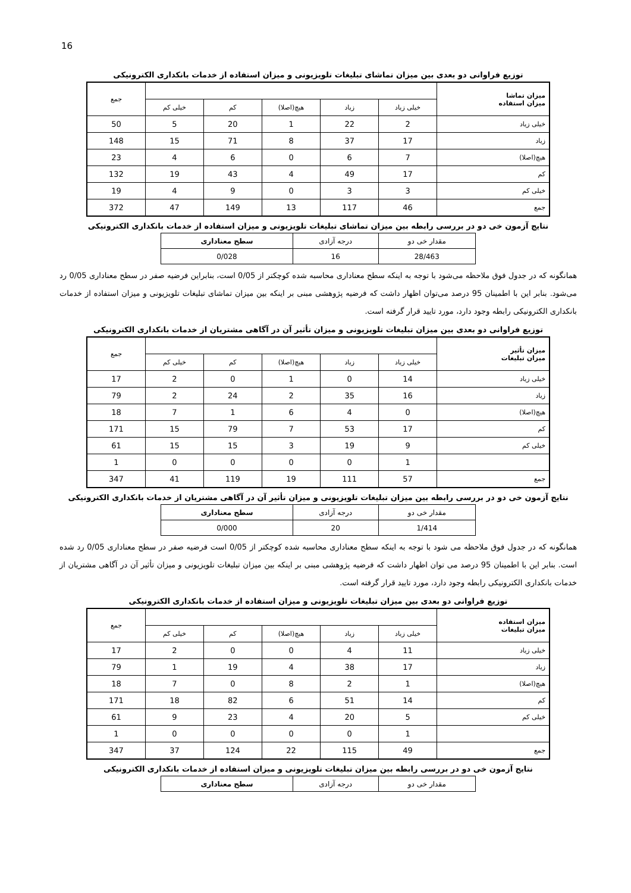16
توزیع فراوانی دو بعدی بین میزان تماشای تبلیغات تلویزیونی و میزان استفاده از خدمات بانکداری الکترونیکی
| میزان تماشا میزان استفاده | | | | | | جمع |
| | خیلی زیاد | زیاد | هیچ(اصلا) | کم | خیلی کم | |
| خیلی زیاد | 2 | 22 | 1 | 20 | 5 | 50 |
| زیاد | 17 | 37 | 8 | 71 | 15 | 148 |
| هیچ(اصلا) | 7 | 6 | 0 | 6 | 4 | 23 |
| کم | 17 | 49 | 4 | 43 | 19 | 132 |
| خیلی کم | 3 | 3 | 0 | 9 | 4 | 19 |
| جمع | 46 | 117 | 13 | 149 | 47 | 372 |
نتایج آزمون خی دو در بررسی رابطه بین میزان تماشای تبلیغات تلویزیونی و میزان استفاده از خدمات بانکداری الکترونیکی
| مقدار خی دو | درجه آزادی | سطح معناداری |
| 28/463 | 16 | 0/028 |
همانگونه که در جدول فوق ملاحظه می‌شود با توجه به اینکه سطح معناداری محاسبه شده کوچکتر از 0/05 است، بنابراین فرضیه صفر در سطح معناداری 0/05 رد می‌شود. بنابر این با اطمینان 95 درصد می‌توان اظهار داشت که فرضیه پژوهشی مبنی بر اینکه بین میزان تماشای تبلیغات تلویزیونی و میزان استفاده از خدمات بانکداری الکترونیکی رابطه وجود دارد، مورد تایید قرار گرفته است.
توزیع فراوانی دو بعدی بین میزان تبلیغات تلویزیونی و میزان تأثیر آن در آگاهی مشتریان از خدمات بانکداری الکترونیکی
| میزان تأثیر میزان تبلیغات | | | | | | جمع |
| | خیلی زیاد | زیاد | هیچ(اصلا) | کم | خیلی کم | |
| خیلی زیاد | 14 | 0 | 1 | 0 | 2 | 17 |
| زیاد | 16 | 35 | 2 | 24 | 2 | 79 |
| هیچ(اصلا) | 0 | 4 | 6 | 1 | 7 | 18 |
| کم | 17 | 53 | 7 | 79 | 15 | 171 |
| خیلی کم | 9 | 19 | 3 | 15 | 15 | 61 |
| | 1 | 0 | 0 | 0 | 0 | 1 |
| جمع | 57 | 111 | 19 | 119 | 41 | 347 |
نتایج آزمون خی دو در بررسی رابطه بین میزان تبلیغات تلویزیونی و میزان تأثیر آن در آگاهی مشتریان از خدمات بانکداری الکترونیکی
| مقدار خی دو | درجه آزادی | سطح معناداری |
| 1/414 | 20 | 0/000 |
همانگونه که در جدول فوق ملاحظه می شود با توجه به اینکه سطح معناداری محاسبه شده کوچکتر از 0/05 است فرضیه صفر در سطح معناداری 0/05 رد شده است. بنابر این با اطمینان 95 درصد می توان اظهار داشت که فرضیه پژوهشی مبنی بر اینکه بین میزان تبلیغات تلویزیونی و میزان تأثیر آن در آگاهی مشتریان از خدمات بانکداری الکترونیکی رابطه وجود دارد، مورد تایید قرار گرفته است.
توزیع فراوانی دو بعدی بین میزان تبلیغات تلویزیونی و میزان استفاده از خدمات بانکداری الکترونیکی
| میزان استفاده میزان تبلیغات | | | | | | جمع |
| | خیلی زیاد | زیاد | هیچ(اصلا) | کم | خیلی کم | |
| خیلی زیاد | 11 | 4 | 0 | 0 | 2 | 17 |
| زیاد | 17 | 38 | 4 | 19 | 1 | 79 |
| هیچ(اصلا) | 1 | 2 | 8 | 0 | 7 | 18 |
| کم | 14 | 51 | 6 | 82 | 18 | 171 |
| خیلی کم | 5 | 20 | 4 | 23 | 9 | 61 |
| | 1 | 0 | 0 | 0 | 0 | 1 |
| جمع | 49 | 115 | 22 | 124 | 37 | 347 |
نتایج آزمون خی دو در بررسی رابطه بین میزان تبلیغات تلویزیونی و میزان استفاده از خدمات بانکداری الکترونیکی
| مقدار خی دو | درجه آزادی | سطح معناداری |